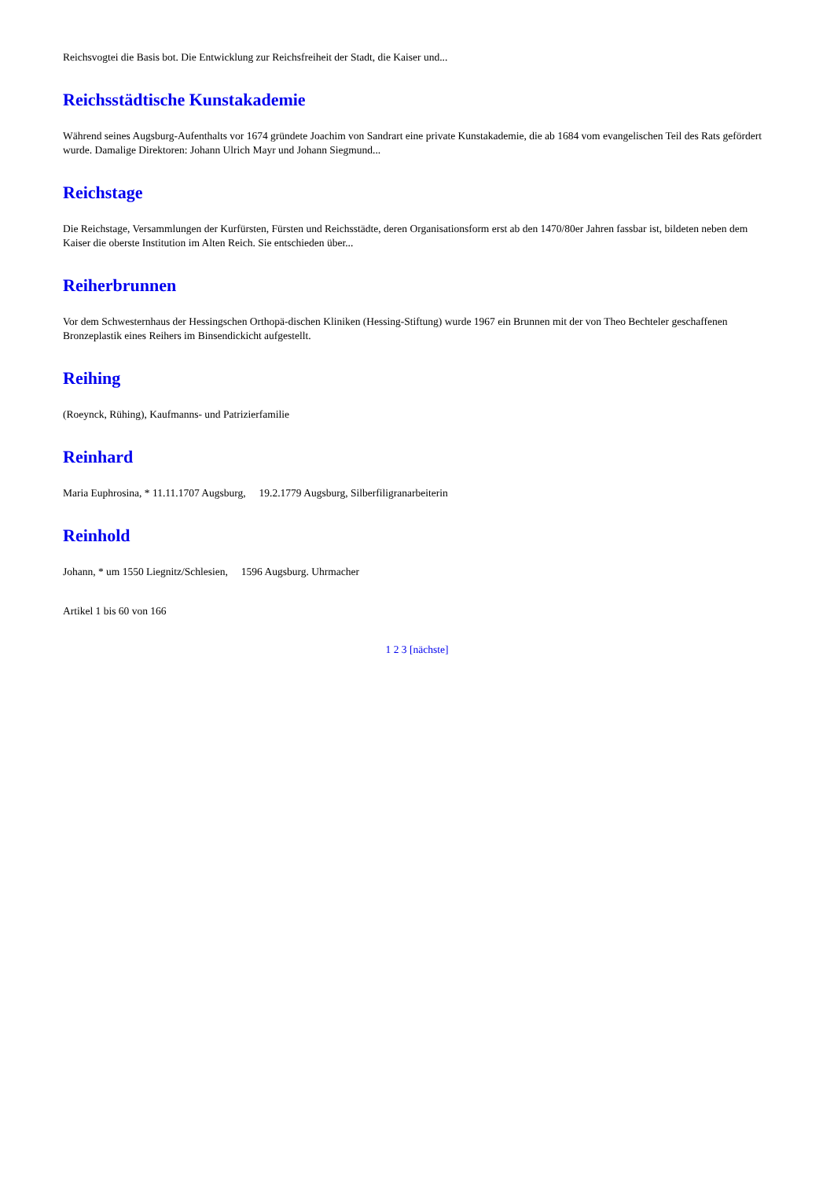Reichsvogtei die Basis bot. Die Entwicklung zur Reichsfreiheit der Stadt, die Kaiser und...
Reichsstädtische Kunstakademie
Während seines Augsburg-Aufenthalts vor 1674 gründete Joachim von Sandrart eine private Kunstakademie, die ab 1684 vom evangelischen Teil des Rats gefördert wurde. Damalige Direktoren: Johann Ulrich Mayr und Johann Siegmund...
Reichstage
Die Reichstage, Versammlungen der Kurfürsten, Fürsten und Reichsstädte, deren Organisationsform erst ab den 1470/80er Jahren fassbar ist, bildeten neben dem Kaiser die oberste Institution im Alten Reich. Sie entschieden über...
Reiherbrunnen
Vor dem Schwesternhaus der Hessingschen Orthopä-dischen Kliniken (Hessing-Stiftung) wurde 1967 ein Brunnen mit der von Theo Bechteler geschaffenen Bronzeplastik eines Reihers im Binsendickicht aufgestellt.
Reihing
(Roeynck, Rühing), Kaufmanns- und Patrizierfamilie
Reinhard
Maria Euphrosina, * 11.11.1707 Augsburg, 19.2.1779 Augsburg, Silberfiligranarbeiterin
Reinhold
Johann, * um 1550 Liegnitz/Schlesien, 1596 Augsburg. Uhrmacher
Artikel 1 bis 60 von 166
1 2 3 [nächste]